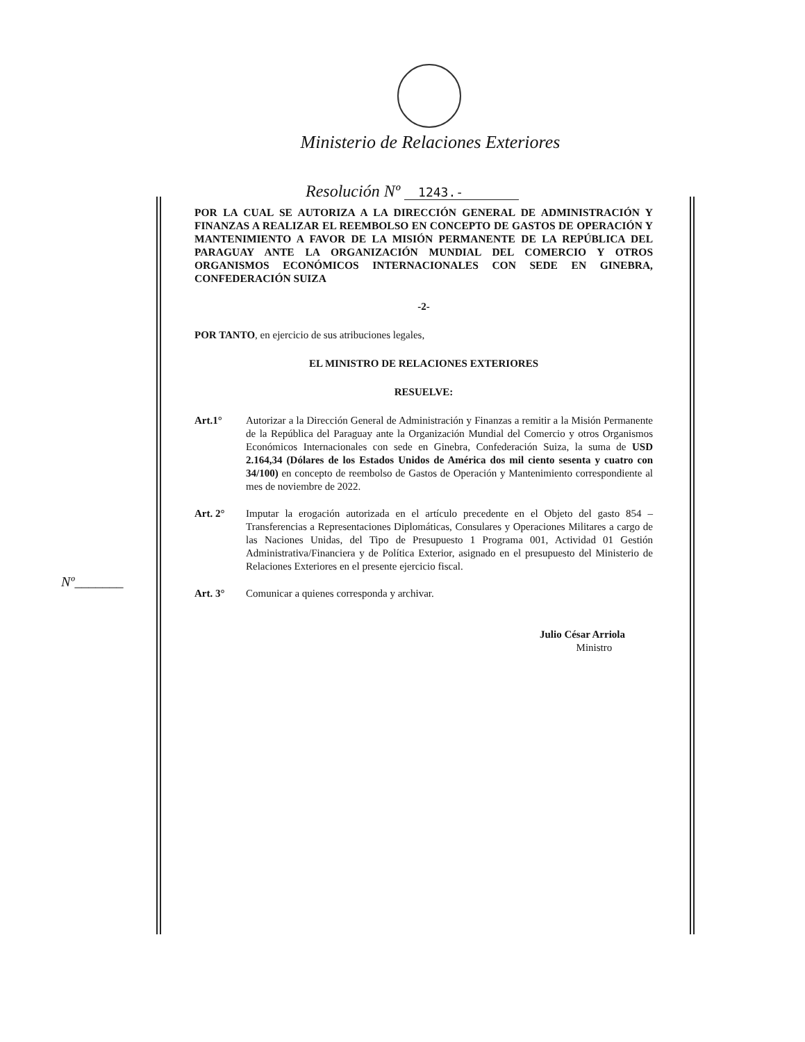Ministerio de Relaciones Exteriores
Resolución Nº 1243.-
POR LA CUAL SE AUTORIZA A LA DIRECCIÓN GENERAL DE ADMINISTRACIÓN Y FINANZAS A REALIZAR EL REEMBOLSO EN CONCEPTO DE GASTOS DE OPERACIÓN Y MANTENIMIENTO A FAVOR DE LA MISIÓN PERMANENTE DE LA REPÚBLICA DEL PARAGUAY ANTE LA ORGANIZACIÓN MUNDIAL DEL COMERCIO Y OTROS ORGANISMOS ECONÓMICOS INTERNACIONALES CON SEDE EN GINEBRA, CONFEDERACIÓN SUIZA
-2-
POR TANTO, en ejercicio de sus atribuciones legales,
EL MINISTRO DE RELACIONES EXTERIORES
RESUELVE:
Art.1° Autorizar a la Dirección General de Administración y Finanzas a remitir a la Misión Permanente de la República del Paraguay ante la Organización Mundial del Comercio y otros Organismos Económicos Internacionales con sede en Ginebra, Confederación Suiza, la suma de USD 2.164,34 (Dólares de los Estados Unidos de América dos mil ciento sesenta y cuatro con 34/100) en concepto de reembolso de Gastos de Operación y Mantenimiento correspondiente al mes de noviembre de 2022.
Art. 2° Imputar la erogación autorizada en el artículo precedente en el Objeto del gasto 854 – Transferencias a Representaciones Diplomáticas, Consulares y Operaciones Militares a cargo de las Naciones Unidas, del Tipo de Presupuesto 1 Programa 001, Actividad 01 Gestión Administrativa/Financiera y de Política Exterior, asignado en el presupuesto del Ministerio de Relaciones Exteriores en el presente ejercicio fiscal.
Art. 3° Comunicar a quienes corresponda y archivar.
Julio César Arriola
Ministro
Nº_______